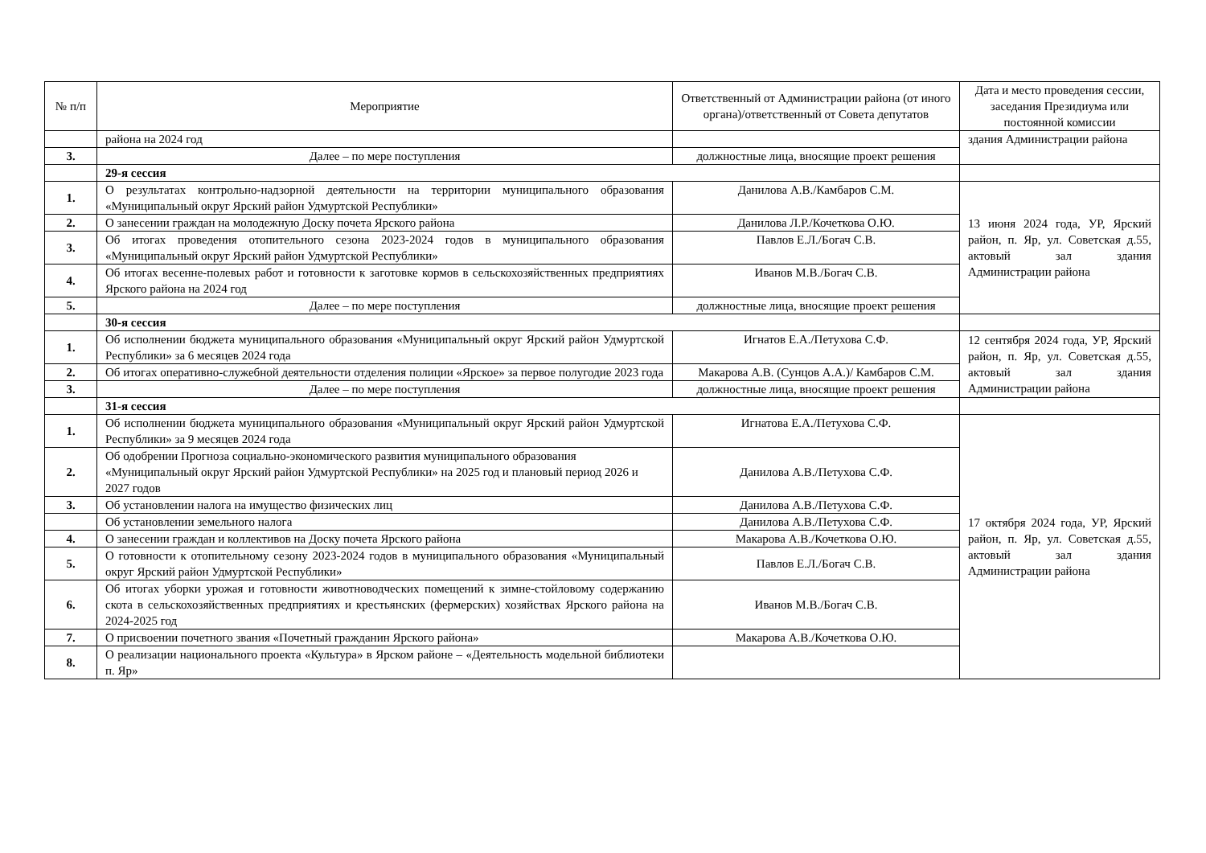| № п/п | Мероприятие | Ответственный от Администрации района (от иного органа)/ответственный от Совета депутатов | Дата и место проведения сессии, заседания Президиума или постоянной комиссии |
| --- | --- | --- | --- |
| | района на 2024 год | | здания Администрации района |
| 3. | Далее – по мере поступления | должностные лица, вносящие проект решения | |
| | 29-я сессия | | |
| 1. | О результатах контрольно-надзорной деятельности на территории муниципального образования «Муниципальный округ Ярский район Удмуртской Республики» | Данилова А.В./Камбаров С.М. | 13 июня 2024 года, УР, Ярский район, п. Яр, ул. Советская д.55, актовый зал здания Администрации района |
| 2. | О занесении граждан на молодежную Доску почета Ярского района | Данилова Л.Р./Кочеткова О.Ю. | |
| 3. | Об итогах проведения отопительного сезона 2023-2024 годов в муниципального образования «Муниципальный округ Ярский район Удмуртской Республики» | Павлов Е.Л./Богач С.В. | |
| 4. | Об итогах весенне-полевых работ и готовности к заготовке кормов в сельскохозяйственных предприятиях Ярского района на 2024 год | Иванов М.В./Богач С.В. | |
| 5. | Далее – по мере поступления | должностные лица, вносящие проект решения | |
| | 30-я сессия | | |
| 1. | Об исполнении бюджета муниципального образования «Муниципальный округ Ярский район Удмуртской Республики» за 6 месяцев 2024 года | Игнатов Е.А./Петухова С.Ф. | 12 сентября 2024 года, УР, Ярский район, п. Яр, ул. Советская д.55, актовый зал здания Администрации района |
| 2. | Об итогах оперативно-служебной деятельности отделения полиции «Ярское» за первое полугодие 2023 года | Макарова А.В. (Сунцов А.А.)/ Камбаров С.М. | |
| 3. | Далее – по мере поступления | должностные лица, вносящие проект решения | |
| | 31-я сессия | | |
| 1. | Об исполнении бюджета муниципального образования «Муниципальный округ Ярский район Удмуртской Республики» за 9 месяцев 2024 года | Игнатова Е.А./Петухова С.Ф. | 17 октября 2024 года, УР, Ярский район, п. Яр, ул. Советская д.55, актовый зал здания Администрации района |
| 2. | Об одобрении Прогноза социально-экономического развития муниципального образования «Муниципальный округ Ярский район Удмуртской Республики» на 2025 год и плановый период 2026 и 2027 годов | Данилова А.В./Петухова С.Ф. | |
| 3. | Об установлении налога на имущество физических лиц | Данилова А.В./Петухова С.Ф. | |
| | Об установлении земельного налога | Данилова А.В./Петухова С.Ф. | |
| 4. | О занесении граждан и коллективов на Доску почета Ярского района | Макарова А.В./Кочеткова О.Ю. | |
| 5. | О готовности к отопительному сезону 2023-2024 годов в муниципального образования «Муниципальный округ Ярский район Удмуртской Республики» | Павлов Е.Л./Богач С.В. | |
| 6. | Об итогах уборки урожая и готовности животноводческих помещений к зимне-стойловому содержанию скота в сельскохозяйственных предприятиях и крестьянских (фермерских) хозяйствах Ярского района на 2024-2025 год | Иванов М.В./Богач С.В. | |
| 7. | О присвоении почетного звания «Почетный гражданин Ярского района» | Макарова А.В./Кочеткова О.Ю. | |
| 8. | О реализации национального проекта «Культура» в Ярском районе – «Деятельность модельной библиотеки п. Яр» | | |